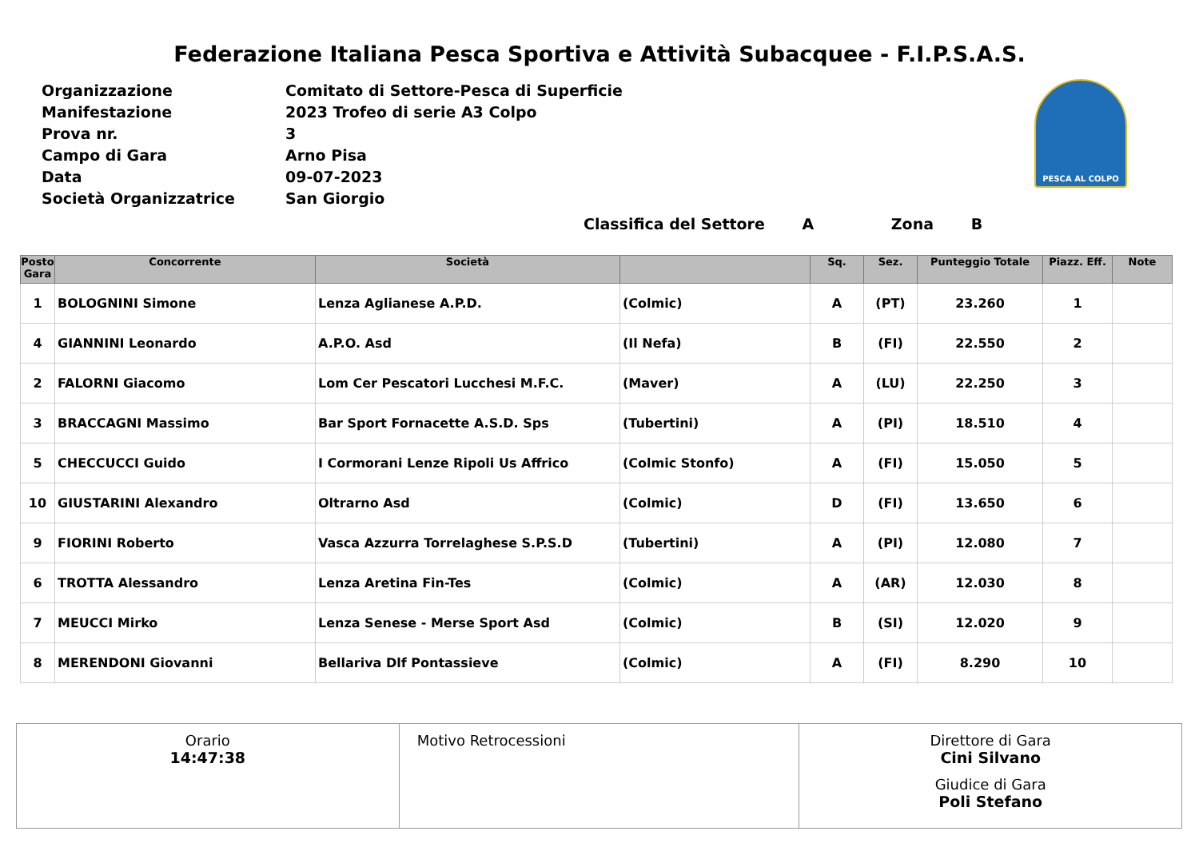Federazione Italiana Pesca Sportiva e Attività Subacquee - F.I.P.S.A.S.
| Organizzazione | Comitato di Settore-Pesca di Superficie |
| Manifestazione | 2023 Trofeo di serie A3 Colpo |
| Prova nr. | 3 |
| Campo di Gara | Arno Pisa |
| Data | 09-07-2023 |
| Società Organizzatrice | San Giorgio |
PESCA AL COLPO
Classifica del Settore A Zona B
| Posto Gara | Concorrente | Società | | Sq. | Sez. | Punteggio Totale | Piazz. Eff. | Note |
| --- | --- | --- | --- | --- | --- | --- | --- | --- |
| 1 | BOLOGNINI Simone | Lenza Aglianese A.P.D. | (Colmic) | A | (PT) | 23.260 | 1 | |
| 4 | GIANNINI Leonardo | A.P.O. Asd | (Il Nefa) | B | (FI) | 22.550 | 2 | |
| 2 | FALORNI Giacomo | Lom Cer Pescatori Lucchesi M.F.C. | (Maver) | A | (LU) | 22.250 | 3 | |
| 3 | BRACCAGNI Massimo | Bar Sport Fornacette A.S.D. Sps | (Tubertini) | A | (PI) | 18.510 | 4 | |
| 5 | CHECCUCCI Guido | I Cormorani Lenze Ripoli Us Affrico | (Colmic Stonfo) | A | (FI) | 15.050 | 5 | |
| 10 | GIUSTARINI Alexandro | Oltrarno Asd | (Colmic) | D | (FI) | 13.650 | 6 | |
| 9 | FIORINI Roberto | Vasca Azzurra Torrelaghese S.P.S.D | (Tubertini) | A | (PI) | 12.080 | 7 | |
| 6 | TROTTA Alessandro | Lenza Aretina Fin-Tes | (Colmic) | A | (AR) | 12.030 | 8 | |
| 7 | MEUCCI Mirko | Lenza Senese - Merse Sport Asd | (Colmic) | B | (SI) | 12.020 | 9 | |
| 8 | MERENDONI Giovanni | Bellariva Dlf Pontassieve | (Colmic) | A | (FI) | 8.290 | 10 | |
Orario
14:47:38
Motivo Retrocessioni Direttore di Gara
Cini Silvano
Giudice di Gara
Poli Stefano